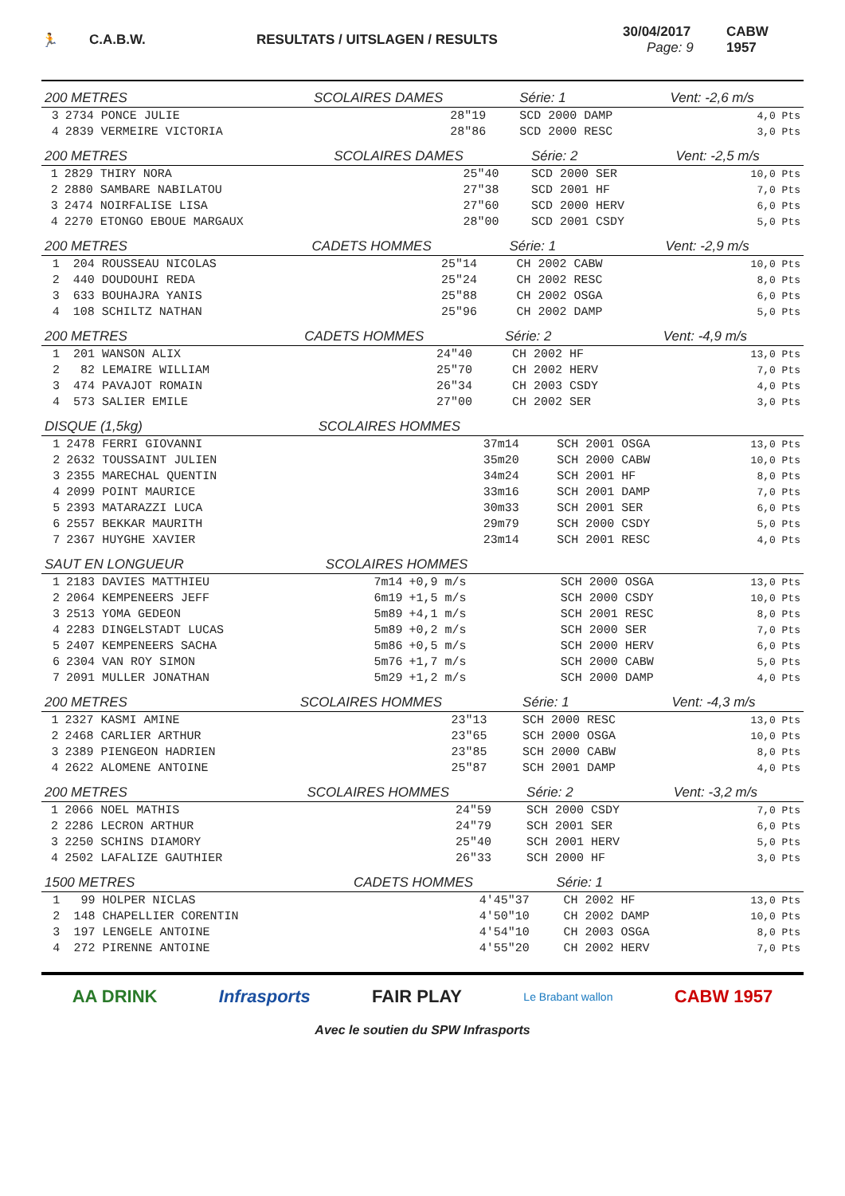🏃 C.A.B.W. RESULTATS / UITSLAGEN / RESULTS
30/04/2017
Page: 9
CABW
1957
| 200 METRES | | SCOLAIRES DAMES | | Série: 1 | Vent: -2,6 m/s |
| --- | --- | --- | --- | --- | --- |
| 3 | 2734 PONCE JULIE | 28"19 | | SCD 2000 DAMP | 4,0 Pts |
| 4 | 2839 VERMEIRE VICTORIA | 28"86 | | SCD 2000 RESC | 3,0 Pts |
| 200 METRES | | SCOLAIRES DAMES | | Série: 2 | Vent: -2,5 m/s |
| --- | --- | --- | --- | --- | --- |
| 1 | 2829 THIRY NORA | 25"40 | | SCD 2000 SER | 10,0 Pts |
| 2 | 2880 SAMBARE NABILATOU | 27"38 | | SCD 2001 HF | 7,0 Pts |
| 3 | 2474 NOIRFALISE LISA | 27"60 | | SCD 2000 HERV | 6,0 Pts |
| 4 | 2270 ETONGO EBOUE MARGAUX | 28"00 | | SCD 2001 CSDY | 5,0 Pts |
| 200 METRES | | CADETS HOMMES | | Série: 1 | Vent: -2,9 m/s |
| --- | --- | --- | --- | --- | --- |
| 1 | 204 ROUSSEAU NICOLAS | 25"14 | | CH 2002 CABW | 10,0 Pts |
| 2 | 440 DOUDOUHI REDA | 25"24 | | CH 2002 RESC | 8,0 Pts |
| 3 | 633 BOUHAJRA YANIS | 25"88 | | CH 2002 OSGA | 6,0 Pts |
| 4 | 108 SCHILTZ NATHAN | 25"96 | | CH 2002 DAMP | 5,0 Pts |
| 200 METRES | | CADETS HOMMES | | Série: 2 | Vent: -4,9 m/s |
| --- | --- | --- | --- | --- | --- |
| 1 | 201 WANSON ALIX | 24"40 | | CH 2002 HF | 13,0 Pts |
| 2 | 82 LEMAIRE WILLIAM | 25"70 | | CH 2002 HERV | 7,0 Pts |
| 3 | 474 PAVAJOT ROMAIN | 26"34 | | CH 2003 CSDY | 4,0 Pts |
| 4 | 573 SALIER EMILE | 27"00 | | CH 2002 SER | 3,0 Pts |
| DISQUE (1,5kg) | | SCOLAIRES HOMMES | | | |
| --- | --- | --- | --- | --- | --- |
| 1 | 2478 FERRI GIOVANNI | 37m14 | | SCH 2001 OSGA | 13,0 Pts |
| 2 | 2632 TOUSSAINT JULIEN | 35m20 | | SCH 2000 CABW | 10,0 Pts |
| 3 | 2355 MARECHAL QUENTIN | 34m24 | | SCH 2001 HF | 8,0 Pts |
| 4 | 2099 POINT MAURICE | 33m16 | | SCH 2001 DAMP | 7,0 Pts |
| 5 | 2393 MATARAZZI LUCA | 30m33 | | SCH 2001 SER | 6,0 Pts |
| 6 | 2557 BEKKAR MAURITH | 29m79 | | SCH 2000 CSDY | 5,0 Pts |
| 7 | 2367 HUYGHE XAVIER | 23m14 | | SCH 2001 RESC | 4,0 Pts |
| SAUT EN LONGUEUR | | SCOLAIRES HOMMES | | | |
| --- | --- | --- | --- | --- | --- |
| 1 | 2183 DAVIES MATTHIEU | 7m14 | +0,9 m/s | SCH 2000 OSGA | 13,0 Pts |
| 2 | 2064 KEMPENEERS JEFF | 6m19 | +1,5 m/s | SCH 2000 CSDY | 10,0 Pts |
| 3 | 2513 YOMA GEDEON | 5m89 | +4,1 m/s | SCH 2001 RESC | 8,0 Pts |
| 4 | 2283 DINGELSTADT LUCAS | 5m89 | +0,2 m/s | SCH 2000 SER | 7,0 Pts |
| 5 | 2407 KEMPENEERS SACHA | 5m86 | +0,5 m/s | SCH 2000 HERV | 6,0 Pts |
| 6 | 2304 VAN ROY SIMON | 5m76 | +1,7 m/s | SCH 2000 CABW | 5,0 Pts |
| 7 | 2091 MULLER JONATHAN | 5m29 | +1,2 m/s | SCH 2000 DAMP | 4,0 Pts |
| 200 METRES | | SCOLAIRES HOMMES | | Série: 1 | Vent: -4,3 m/s |
| --- | --- | --- | --- | --- | --- |
| 1 | 2327 KASMI AMINE | 23"13 | | SCH 2000 RESC | 13,0 Pts |
| 2 | 2468 CARLIER ARTHUR | 23"65 | | SCH 2000 OSGA | 10,0 Pts |
| 3 | 2389 PIENGEON HADRIEN | 23"85 | | SCH 2000 CABW | 8,0 Pts |
| 4 | 2622 ALOMENE ANTOINE | 25"87 | | SCH 2001 DAMP | 4,0 Pts |
| 200 METRES | | SCOLAIRES HOMMES | | Série: 2 | Vent: -3,2 m/s |
| --- | --- | --- | --- | --- | --- |
| 1 | 2066 NOEL MATHIS | 24"59 | | SCH 2000 CSDY | 7,0 Pts |
| 2 | 2286 LECRON ARTHUR | 24"79 | | SCH 2001 SER | 6,0 Pts |
| 3 | 2250 SCHINS DIAMORY | 25"40 | | SCH 2001 HERV | 5,0 Pts |
| 4 | 2502 LAFALIZE GAUTHIER | 26"33 | | SCH 2000 HF | 3,0 Pts |
| 1500 METRES | | CADETS HOMMES | | Série: 1 | |
| --- | --- | --- | --- | --- | --- |
| 1 | 99 HOLPER NICLAS | 4'45"37 | | CH 2002 HF | 13,0 Pts |
| 2 | 148 CHAPELLIER CORENTIN | 4'50"10 | | CH 2002 DAMP | 10,0 Pts |
| 3 | 197 LENGELE ANTOINE | 4'54"10 | | CH 2003 OSGA | 8,0 Pts |
| 4 | 272 PIRENNE ANTOINE | 4'55"20 | | CH 2002 HERV | 7,0 Pts |
AA DRINK Infrasports FAIR PLAY
Le Brabant wallon
CABW 1957
Avec le soutien du SPW Infrasports